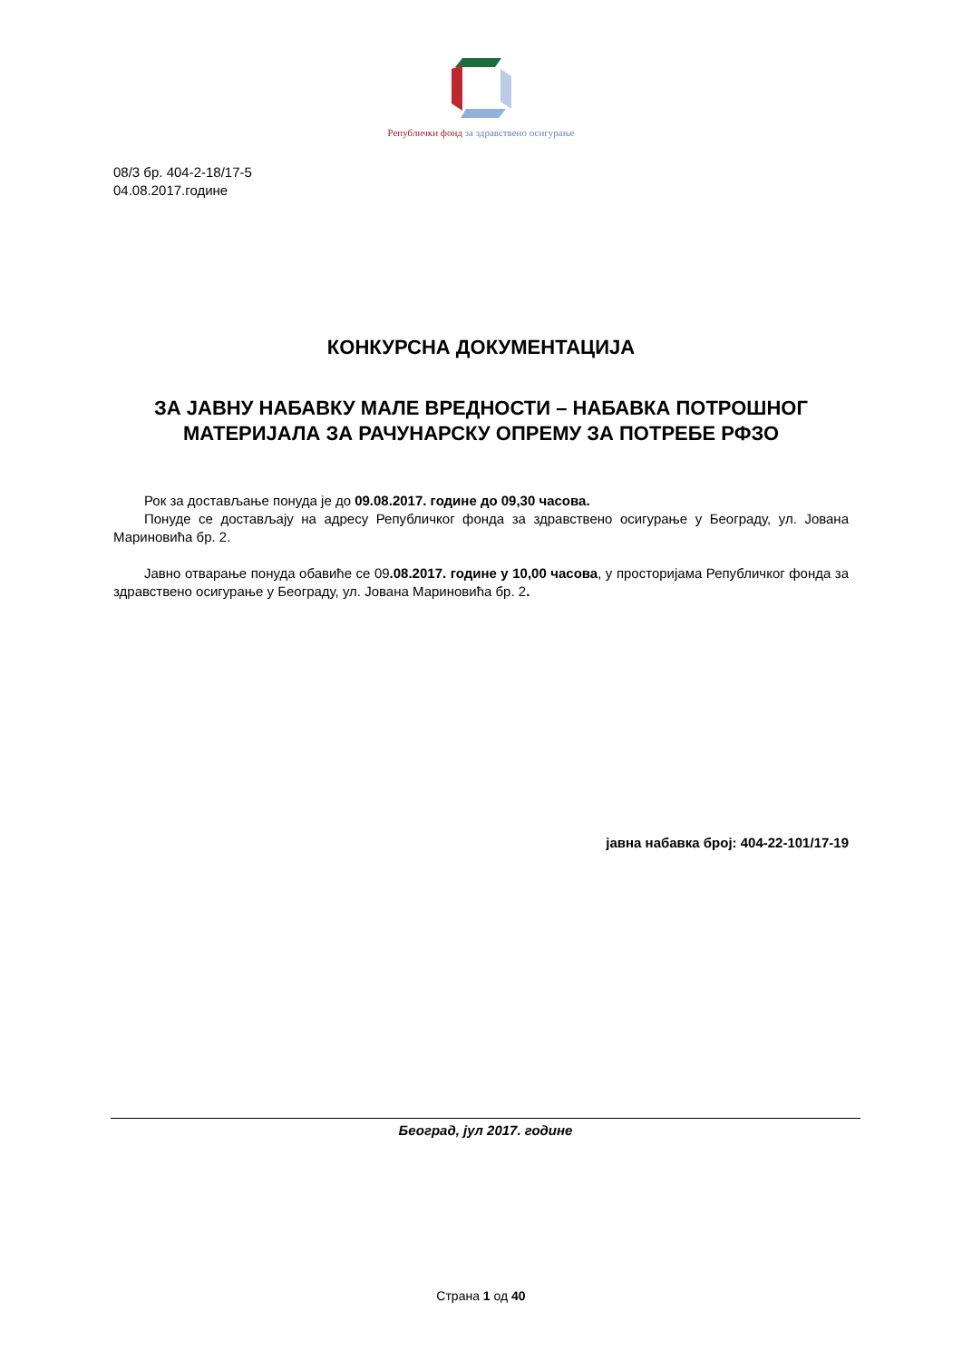Републички фонд за здравствено осигурање
08/3 бр. 404-2-18/17-5
04.08.2017.године
КОНКУРСНА ДОКУМЕНТАЦИЈА
ЗА ЈАВНУ НАБАВКУ МАЛЕ ВРЕДНОСТИ – НАБАВКА ПОТРОШНОГ МАТЕРИЈАЛА ЗА РАЧУНАРСКУ ОПРЕМУ ЗА ПОТРЕБЕ РФЗО
Рок за достављање понуда је до 09.08.2017. године до 09,30 часова.
Понуде се достављају на адресу Републичког фонда за здравствено осигурање у Београду, ул. Јована Мариновића бр. 2.
Јавно отварање понуда обавиће се 09.08.2017. године у 10,00 часова, у просторијама Републичког фонда за здравствено осигурање у Београду, ул. Јована Мариновића бр. 2.
јавна набавка број: 404-22-101/17-19
Београд, јул 2017. године
Страна 1 од 40